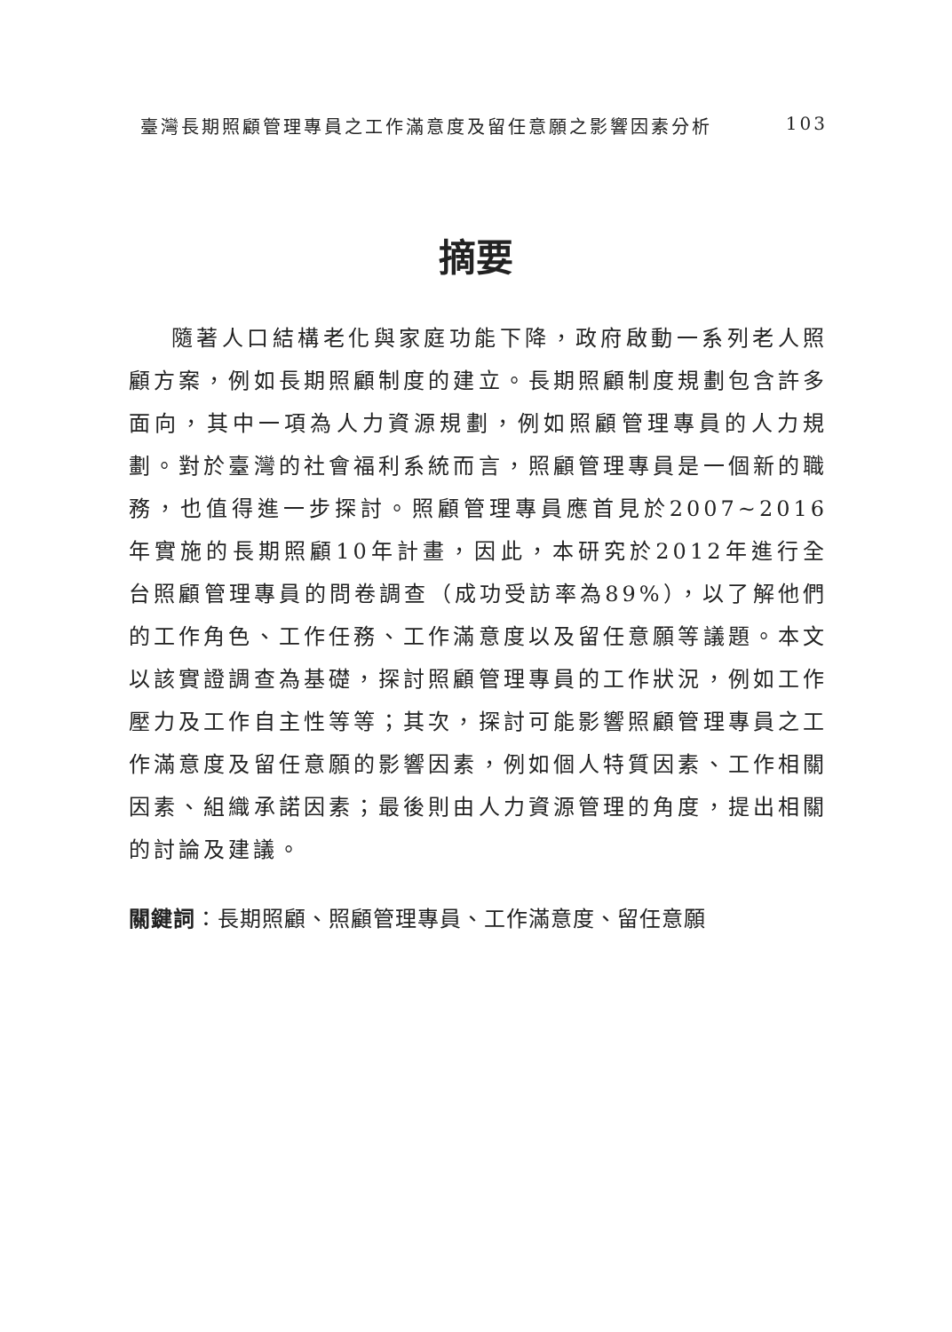臺灣長期照顧管理專員之工作滿意度及留任意願之影響因素分析 103
摘要
隨著人口結構老化與家庭功能下降，政府啟動一系列老人照顧方案，例如長期照顧制度的建立。長期照顧制度規劃包含許多面向，其中一項為人力資源規劃，例如照顧管理專員的人力規劃。對於臺灣的社會福利系統而言，照顧管理專員是一個新的職務，也值得進一步探討。照顧管理專員應首見於2007~2016年實施的長期照顧10年計畫，因此，本研究於2012年進行全台照顧管理專員的問卷調查（成功受訪率為89%），以了解他們的工作角色、工作任務、工作滿意度以及留任意願等議題。本文以該實證調查為基礎，探討照顧管理專員的工作狀況，例如工作壓力及工作自主性等等；其次，探討可能影響照顧管理專員之工作滿意度及留任意願的影響因素，例如個人特質因素、工作相關因素、組織承諾因素；最後則由人力資源管理的角度，提出相關的討論及建議。
關鍵詞：長期照顧、照顧管理專員、工作滿意度、留任意願